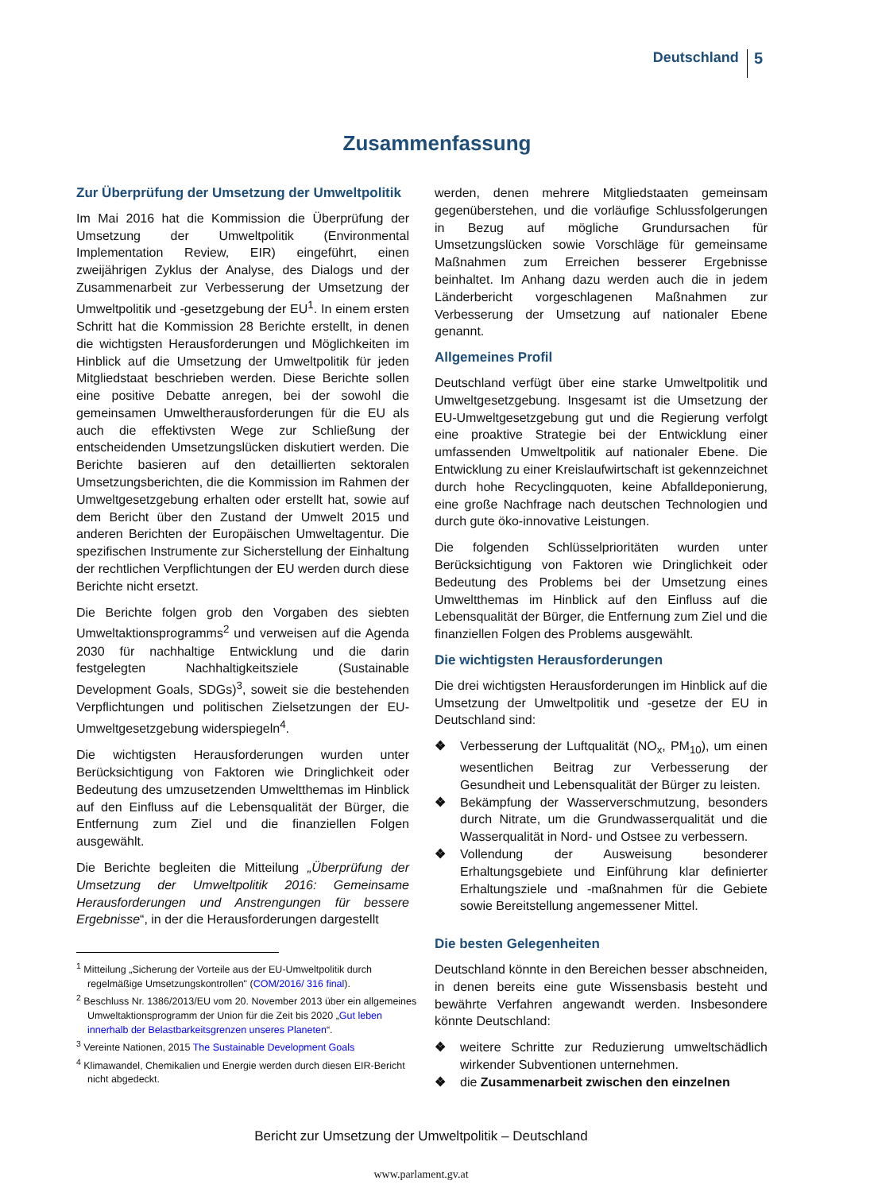Deutschland 5
Zusammenfassung
Zur Überprüfung der Umsetzung der Umweltpolitik
Im Mai 2016 hat die Kommission die Überprüfung der Umsetzung der Umweltpolitik (Environmental Implementation Review, EIR) eingeführt, einen zweijährigen Zyklus der Analyse, des Dialogs und der Zusammenarbeit zur Verbesserung der Umsetzung der Umweltpolitik und -gesetzgebung der EU<sup>1</sup>. In einem ersten Schritt hat die Kommission 28 Berichte erstellt, in denen die wichtigsten Herausforderungen und Möglichkeiten im Hinblick auf die Umsetzung der Umweltpolitik für jeden Mitgliedstaat beschrieben werden. Diese Berichte sollen eine positive Debatte anregen, bei der sowohl die gemeinsamen Umweltherausforderungen für die EU als auch die effektivsten Wege zur Schließung der entscheidenden Umsetzungslücken diskutiert werden. Die Berichte basieren auf den detaillierten sektoralen Umsetzungsberichten, die die Kommission im Rahmen der Umweltgesetzgebung erhalten oder erstellt hat, sowie auf dem Bericht über den Zustand der Umwelt 2015 und anderen Berichten der Europäischen Umweltagentur. Die spezifischen Instrumente zur Sicherstellung der Einhaltung der rechtlichen Verpflichtungen der EU werden durch diese Berichte nicht ersetzt.
Die Berichte folgen grob den Vorgaben des siebten Umweltaktionsprogramms<sup>2</sup> und verweisen auf die Agenda 2030 für nachhaltige Entwicklung und die darin festgelegten Nachhaltigkeitsziele (Sustainable Development Goals, SDGs)<sup>3</sup>, soweit sie die bestehenden Verpflichtungen und politischen Zielsetzungen der EU-Umweltgesetzgebung widerspiegeln<sup>4</sup>.
Die wichtigsten Herausforderungen wurden unter Berücksichtigung von Faktoren wie Dringlichkeit oder Bedeutung des umzusetzenden Umweltthemas im Hinblick auf den Einfluss auf die Lebensqualität der Bürger, die Entfernung zum Ziel und die finanziellen Folgen ausgewählt.
Die Berichte begleiten die Mitteilung „Überprüfung der Umsetzung der Umweltpolitik 2016: Gemeinsame Herausforderungen und Anstrengungen für bessere Ergebnisse“, in der die Herausforderungen dargestellt
<sup>1</sup> Mitteilung „Sicherung der Vorteile aus der EU-Umweltpolitik durch regelmäßige Umsetzungskontrollen" (COM/2016/ 316 final).
<sup>2</sup> Beschluss Nr. 1386/2013/EU vom 20. November 2013 über ein allgemeines Umweltaktionsprogramm der Union für die Zeit bis 2020 „Gut leben innerhalb der Belastbarkeitsgrenzen unseres Planeten“.
<sup>3</sup> Vereinte Nationen, 2015 The Sustainable Development Goals
<sup>4</sup> Klimawandel, Chemikalien und Energie werden durch diesen EIR-Bericht nicht abgedeckt.
werden, denen mehrere Mitgliedstaaten gemeinsam gegenüberstehen, und die vorläufige Schlussfolgerungen in Bezug auf mögliche Grundursachen für Umsetzungslücken sowie Vorschläge für gemeinsame Maßnahmen zum Erreichen besserer Ergebnisse beinhaltet. Im Anhang dazu werden auch die in jedem Länderbericht vorgeschlagenen Maßnahmen zur Verbesserung der Umsetzung auf nationaler Ebene genannt.
Allgemeines Profil
Deutschland verfügt über eine starke Umweltpolitik und Umweltgesetzgebung. Insgesamt ist die Umsetzung der EU-Umweltgesetzgebung gut und die Regierung verfolgt eine proaktive Strategie bei der Entwicklung einer umfassenden Umweltpolitik auf nationaler Ebene. Die Entwicklung zu einer Kreislaufwirtschaft ist gekennzeichnet durch hohe Recyclingquoten, keine Abfalldeponierung, eine große Nachfrage nach deutschen Technologien und durch gute öko-innovative Leistungen.
Die folgenden Schlüsselprioritäten wurden unter Berücksichtigung von Faktoren wie Dringlichkeit oder Bedeutung des Problems bei der Umsetzung eines Umweltthemas im Hinblick auf den Einfluss auf die Lebensqualität der Bürger, die Entfernung zum Ziel und die finanziellen Folgen des Problems ausgewählt.
Die wichtigsten Herausforderungen
Die drei wichtigsten Herausforderungen im Hinblick auf die Umsetzung der Umweltpolitik und -gesetze der EU in Deutschland sind:
❖ Verbesserung der Luftqualität (NO<sub>x</sub>, PM<sub>10</sub>), um einen wesentlichen Beitrag zur Verbesserung der Gesundheit und Lebensqualität der Bürger zu leisten.
❖ Bekämpfung der Wasserverschmutzung, besonders durch Nitrate, um die Grundwasserqualität und die Wasserqualität in Nord- und Ostsee zu verbessern.
❖ Vollendung der Ausweisung besonderer Erhaltungsgebiete und Einführung klar definierter Erhaltungsziele und -maßnahmen für die Gebiete sowie Bereitstellung angemessener Mittel.
Die besten Gelegenheiten
Deutschland könnte in den Bereichen besser abschneiden, in denen bereits eine gute Wissensbasis besteht und bewährte Verfahren angewandt werden. Insbesondere könnte Deutschland:
❖ weitere Schritte zur Reduzierung umweltschädlich wirkender Subventionen unternehmen.
❖ die Zusammenarbeit zwischen den einzelnen
Bericht zur Umsetzung der Umweltpolitik – Deutschland
www.parlament.gv.at